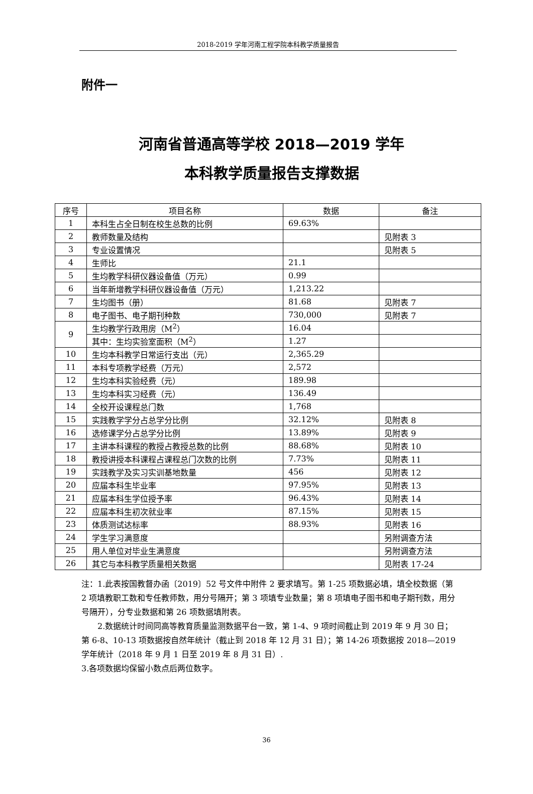2018-2019 学年河南工程学院本科教学质量报告
附件一
河南省普通高等学校 2018—2019 学年
本科教学质量报告支撑数据
| 序号 | 项目名称 | 数据 | 备注 |
| --- | --- | --- | --- |
| 1 | 本科生占全日制在校生总数的比例 | 69.63% | |
| 2 | 教师数量及结构 | | 见附表 3 |
| 3 | 专业设置情况 | | 见附表 5 |
| 4 | 生师比 | 21.1 | |
| 5 | 生均教学科研仪器设备值（万元） | 0.99 | |
| 6 | 当年新增教学科研仪器设备值（万元） | 1,213.22 | |
| 7 | 生均图书（册） | 81.68 | 见附表 7 |
| 8 | 电子图书、电子期刊种数 | 730,000 | 见附表 7 |
| 9 | 生均教学行政用房（M<sup>2</sup>） | 16.04 | |
| | 其中：生均实验室面积（M<sup>2</sup>） | 1.27 | |
| 10 | 生均本科教学日常运行支出（元） | 2,365.29 | |
| 11 | 本科专项教学经费（万元） | 2,572 | |
| 12 | 生均本科实验经费（元） | 189.98 | |
| 13 | 生均本科实习经费（元） | 136.49 | |
| 14 | 全校开设课程总门数 | 1,768 | |
| 15 | 实践教学学分占总学分比例 | 32.12% | 见附表 8 |
| 16 | 选修课学分占总学分比例 | 13.89% | 见附表 9 |
| 17 | 主讲本科课程的教授占教授总数的比例 | 88.68% | 见附表 10 |
| 18 | 教授讲授本科课程占课程总门次数的比例 | 7.73% | 见附表 11 |
| 19 | 实践教学及实习实训基地数量 | 456 | 见附表 12 |
| 20 | 应届本科生毕业率 | 97.95% | 见附表 13 |
| 21 | 应届本科生学位授予率 | 96.43% | 见附表 14 |
| 22 | 应届本科生初次就业率 | 87.15% | 见附表 15 |
| 23 | 体质测试达标率 | 88.93% | 见附表 16 |
| 24 | 学生学习满意度 | | 另附调查方法 |
| 25 | 用人单位对毕业生满意度 | | 另附调查方法 |
| 26 | 其它与本科教学质量相关数据 | | 见附表 17-24 |
注：1.此表按国教督办函〔2019〕52 号文件中附件 2 要求填写。第 1-25 项数据必填，填全校数据（第 2 项填教职工数和专任教师数，用分号隔开；第 3 项填专业数量；第 8 项填电子图书和电子期刊数，用分号隔开），分专业数据和第 26 项数据填附表。
2.数据统计时间同高等教育质量监测数据平台一致，第 1-4、9 项时间截止到 2019 年 9 月 30 日；第 6-8、10-13 项数据按自然年统计（截止到 2018 年 12 月 31 日）；第 14-26 项数据按 2018—2019 学年统计（2018 年 9 月 1 日至 2019 年 8 月 31 日）.
3.各项数据均保留小数点后两位数字。
36